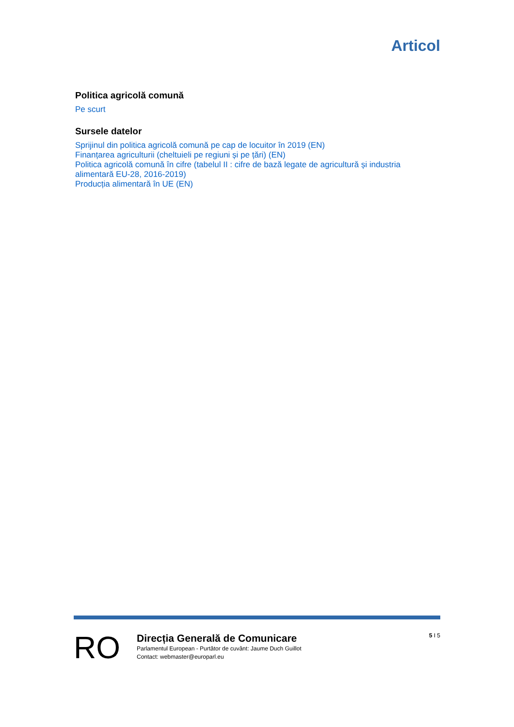Articol
Politica agricolă comună
Pe scurt
Sursele datelor
Sprijinul din politica agricolă comună pe cap de locuitor în 2019 (EN)
Finanțarea agriculturii (cheltuieli pe regiuni și pe țări) (EN)
Politica agricolă comună în cifre (tabelul II : cifre de bază legate de agricultură și industria alimentară EU-28, 2016-2019)
Producția alimentară în UE (EN)
RO
Direcția Generală de Comunicare
Parlamentul European - Purtător de cuvânt: Jaume Duch Guillot
Contact: webmaster@europarl.eu
5 I 5